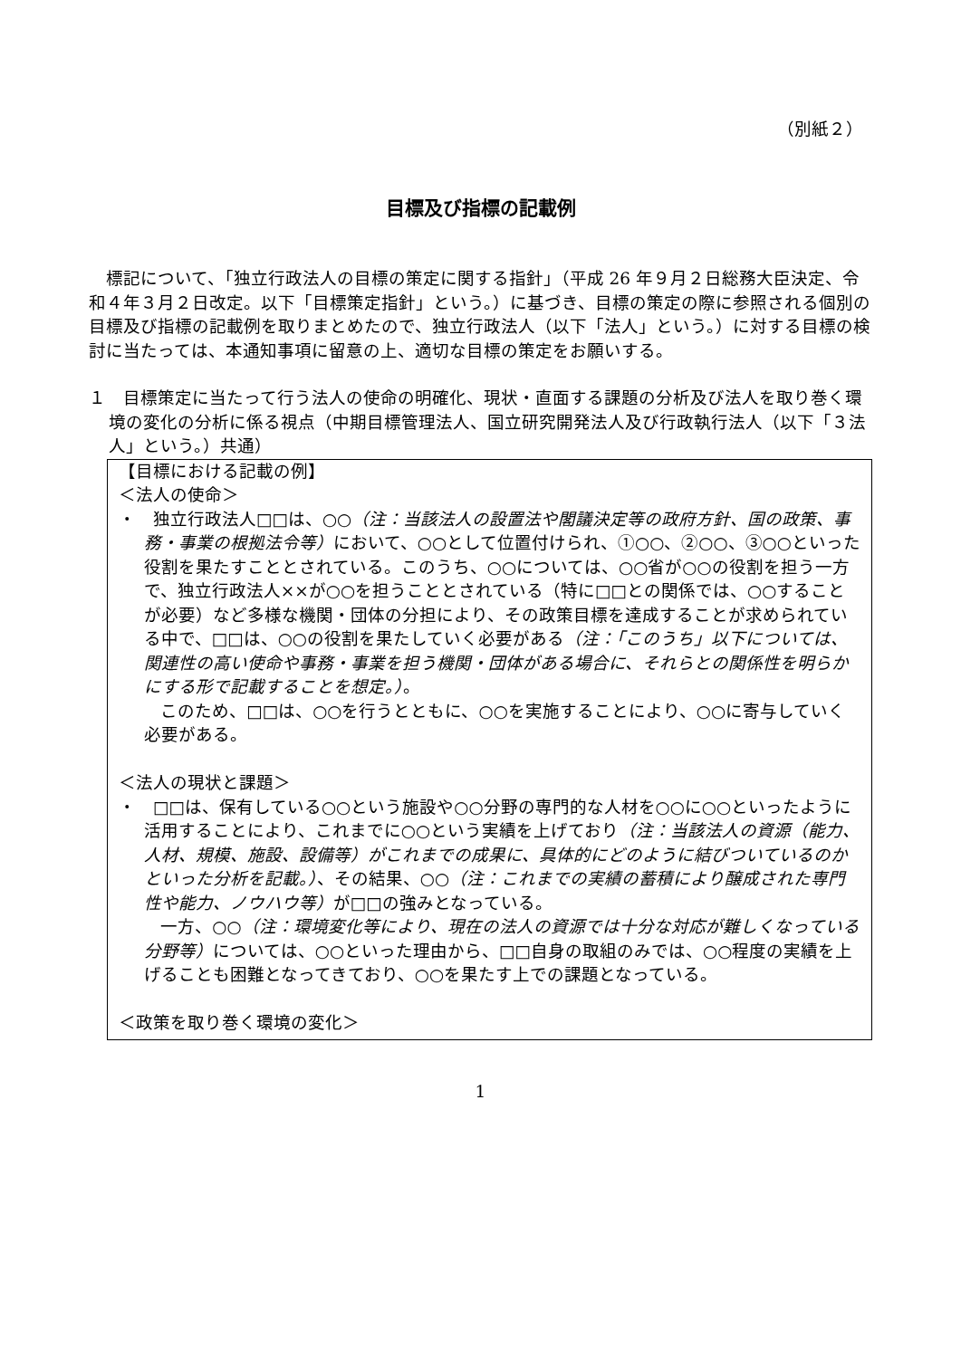（別紙２）
目標及び指標の記載例
標記について、「独立行政法人の目標の策定に関する指針」（平成 26 年９月２日総務大臣決定、令和４年３月２日改定。以下「目標策定指針」という。）に基づき、目標の策定の際に参照される個別の目標及び指標の記載例を取りまとめたので、独立行政法人（以下「法人」という。）に対する目標の検討に当たっては、本通知事項に留意の上、適切な目標の策定をお願いする。
１　目標策定に当たって行う法人の使命の明確化、現状・直面する課題の分析及び法人を取り巻く環境の変化の分析に係る視点（中期目標管理法人、国立研究開発法人及び行政執行法人（以下「３法人」という。）共通）
【目標における記載の例】
＜法人の使命＞
・　独立行政法人□□は、○○（注：当該法人の設置法や閣議決定等の政府方針、国の政策、事務・事業の根拠法令等）において、○○として位置付けられ、①○○、②○○、③○○といった役割を果たすこととされている。このうち、○○については、○○省が○○の役割を担う一方で、独立行政法人××が○○を担うこととされている（特に□□との関係では、○○することが必要）など多様な機関・団体の分担により、その政策目標を達成することが求められている中で、□□は、○○の役割を果たしていく必要がある（注：「このうち」以下については、関連性の高い使命や事務・事業を担う機関・団体がある場合に、それらとの関係性を明らかにする形で記載することを想定。）。
このため、□□は、○○を行うとともに、○○を実施することにより、○○に寄与していく必要がある。
＜法人の現状と課題＞
・　□□は、保有している○○という施設や○○分野の専門的な人材を○○に○○といったように活用することにより、これまでに○○という実績を上げており（注：当該法人の資源（能力、人材、規模、施設、設備等）がこれまでの成果に、具体的にどのように結びついているのかといった分析を記載。）、その結果、○○（注：これまでの実績の蓄積により醸成された専門性や能力、ノウハウ等）が□□の強みとなっている。
一方、○○（注：環境変化等により、現在の法人の資源では十分な対応が難しくなっている分野等）については、○○といった理由から、□□自身の取組のみでは、○○程度の実績を上げることも困難となってきており、○○を果たす上での課題となっている。
＜政策を取り巻く環境の変化＞
1